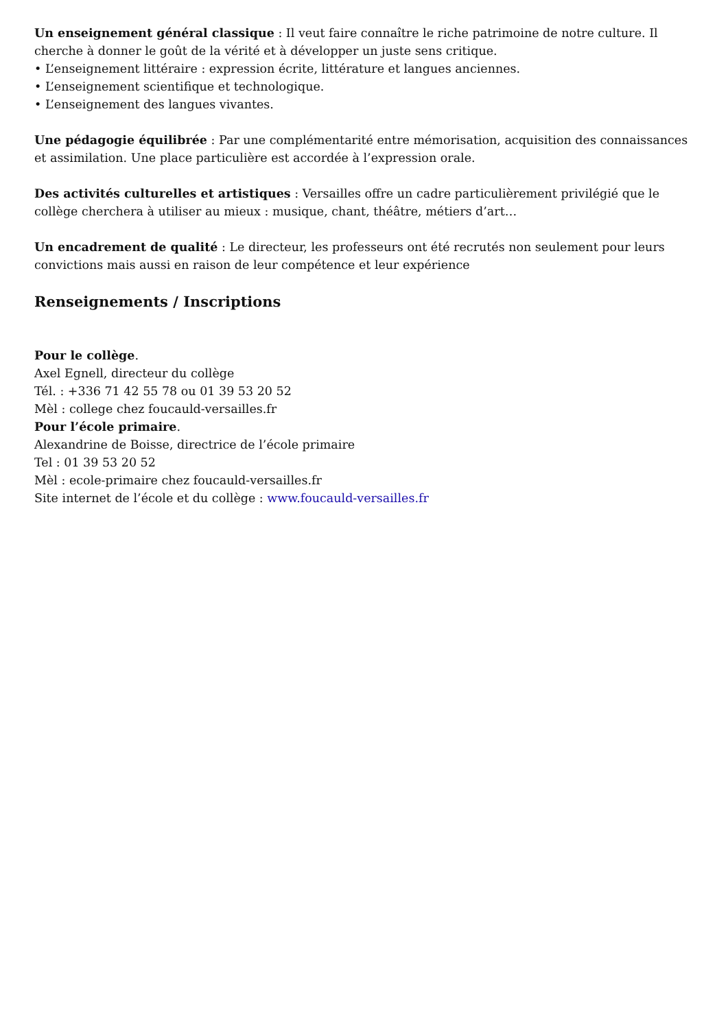Un enseignement général classique : Il veut faire connaître le riche patrimoine de notre culture. Il cherche à donner le goût de la vérité et à développer un juste sens critique.
• L’enseignement littéraire : expression écrite, littérature et langues anciennes.
• L’enseignement scientifique et technologique.
• L’enseignement des langues vivantes.
Une pédagogie équilibrée : Par une complémentarité entre mémorisation, acquisition des connaissances et assimilation. Une place particulière est accordée à l’expression orale.
Des activités culturelles et artistiques : Versailles offre un cadre particulièrement privilégié que le collège cherchera à utiliser au mieux : musique, chant, théâtre, métiers d’art…
Un encadrement de qualité : Le directeur, les professeurs ont été recrutés non seulement pour leurs convictions mais aussi en raison de leur compétence et leur expérience
Renseignements / Inscriptions
Pour le collège.
Axel Egnell, directeur du collège
Tél. : +336 71 42 55 78 ou 01 39 53 20 52
Mèl : college chez foucauld-versailles.fr
Pour l’école primaire.
Alexandrine de Boisse, directrice de l’école primaire
Tel : 01 39 53 20 52
Mèl : ecole-primaire chez foucauld-versailles.fr
Site internet de l’école et du collège : www.foucauld-versailles.fr